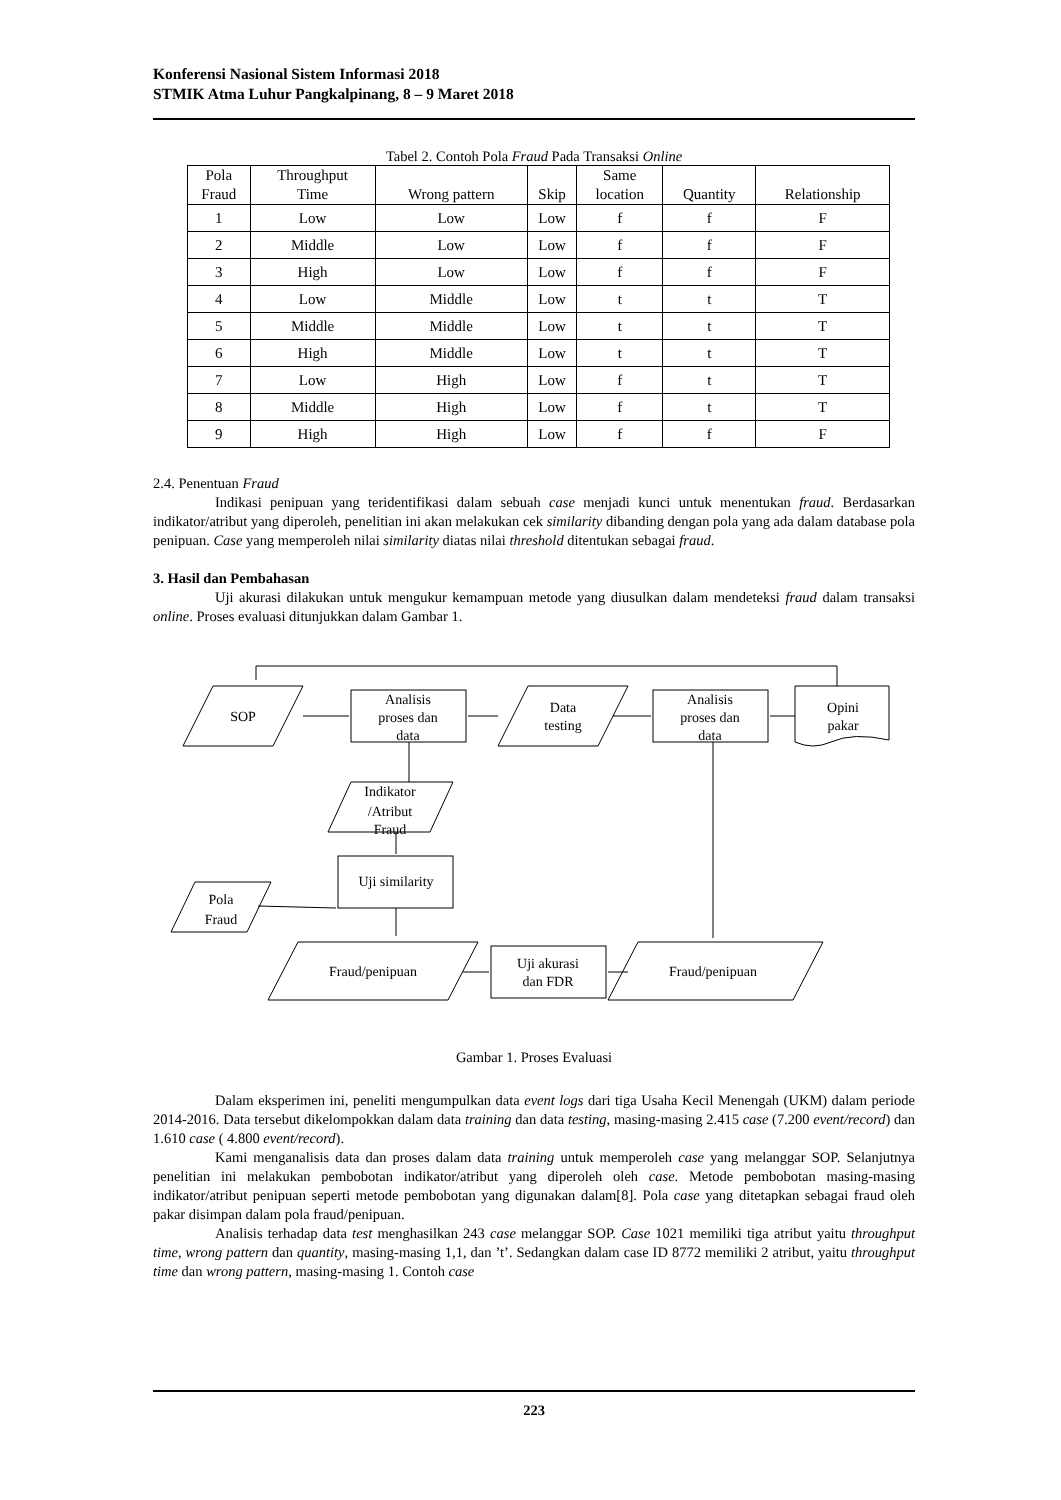Konferensi Nasional Sistem Informasi 2018
STMIK Atma Luhur Pangkalpinang, 8 – 9 Maret 2018
Tabel 2. Contoh Pola Fraud Pada Transaksi Online
| Pola Fraud | Throughput Time | Wrong pattern | Skip | Same location | Quantity | Relationship |
| --- | --- | --- | --- | --- | --- | --- |
| 1 | Low | Low | Low | f | f | F |
| 2 | Middle | Low | Low | f | f | F |
| 3 | High | Low | Low | f | f | F |
| 4 | Low | Middle | Low | t | t | T |
| 5 | Middle | Middle | Low | t | t | T |
| 6 | High | Middle | Low | t | t | T |
| 7 | Low | High | Low | f | t | T |
| 8 | Middle | High | Low | f | t | T |
| 9 | High | High | Low | f | f | F |
2.4. Penentuan Fraud
Indikasi penipuan yang teridentifikasi dalam sebuah case menjadi kunci untuk menentukan fraud. Berdasarkan indikator/atribut yang diperoleh, penelitian ini akan melakukan cek similarity dibanding dengan pola yang ada dalam database pola penipuan. Case yang memperoleh nilai similarity diatas nilai threshold ditentukan sebagai fraud.
3. Hasil dan Pembahasan
Uji akurasi dilakukan untuk mengukur kemampuan metode yang diusulkan dalam mendeteksi fraud dalam transaksi online. Proses evaluasi ditunjukkan dalam Gambar 1.
SOP
Analisis
proses dan
data
Data
testing
Analisis
proses dan
data
Opini
pakar
Indikator
/Atribut
Fraud
Pola
Fraud
Uji similarity
Fraud/penipuan
Uji akurasi
dan FDR
Fraud/penipuan
Gambar 1. Proses Evaluasi
Dalam eksperimen ini, peneliti mengumpulkan data event logs dari tiga Usaha Kecil Menengah (UKM) dalam periode 2014-2016. Data tersebut dikelompokkan dalam data training dan data testing, masing-masing 2.415 case (7.200 event/record) dan 1.610 case ( 4.800 event/record).
Kami menganalisis data dan proses dalam data training untuk memperoleh case yang melanggar SOP. Selanjutnya penelitian ini melakukan pembobotan indikator/atribut yang diperoleh oleh case. Metode pembobotan masing-masing indikator/atribut penipuan seperti metode pembobotan yang digunakan dalam[8]. Pola case yang ditetapkan sebagai fraud oleh pakar disimpan dalam pola fraud/penipuan.
Analisis terhadap data test menghasilkan 243 case melanggar SOP. Case 1021 memiliki tiga atribut yaitu throughput time, wrong pattern dan quantity, masing-masing 1,1, dan ’t’. Sedangkan dalam case ID 8772 memiliki 2 atribut, yaitu throughput time dan wrong pattern, masing-masing 1. Contoh case
223